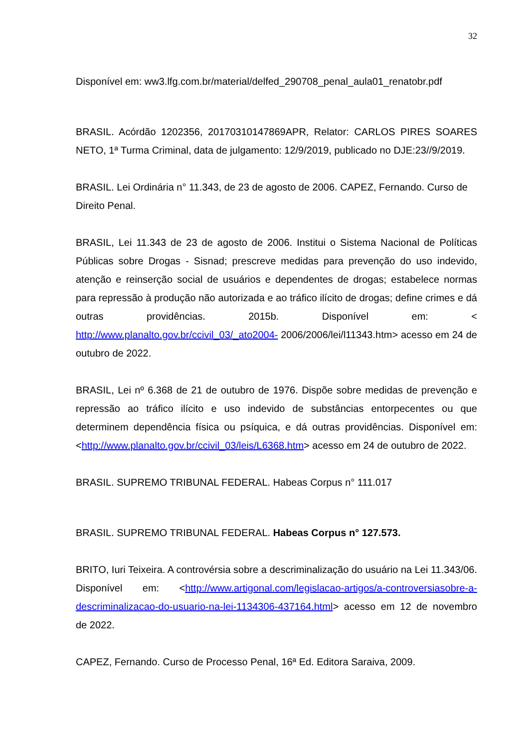32
Disponível em: ww3.lfg.com.br/material/delfed_290708_penal_aula01_renatobr.pdf
BRASIL. Acórdão 1202356, 20170310147869APR, Relator: CARLOS PIRES SOARES NETO, 1ª Turma Criminal, data de julgamento: 12/9/2019, publicado no DJE:23//9/2019.
BRASIL. Lei Ordinária n° 11.343, de 23 de agosto de 2006. CAPEZ, Fernando. Curso de Direito Penal.
BRASIL, Lei 11.343 de 23 de agosto de 2006. Institui o Sistema Nacional de Políticas Públicas sobre Drogas - Sisnad; prescreve medidas para prevenção do uso indevido, atenção e reinserção social de usuários e dependentes de drogas; estabelece normas para repressão à produção não autorizada e ao tráfico ilícito de drogas; define crimes e dá outras providências. 2015b. Disponível em: < http://www.planalto.gov.br/ccivil_03/_ato2004- 2006/2006/lei/l11343.htm> acesso em 24 de outubro de 2022.
BRASIL, Lei nº 6.368 de 21 de outubro de 1976. Dispõe sobre medidas de prevenção e repressão ao tráfico ilícito e uso indevido de substâncias entorpecentes ou que determinem dependência física ou psíquica, e dá outras providências. Disponível em: <http://www.planalto.gov.br/ccivil_03/leis/L6368.htm> acesso em 24 de outubro de 2022.
BRASIL. SUPREMO TRIBUNAL FEDERAL. Habeas Corpus n° 111.017
BRASIL. SUPREMO TRIBUNAL FEDERAL. Habeas Corpus n° 127.573.
BRITO, Iuri Teixeira. A controvérsia sobre a descriminalização do usuário na Lei 11.343/06. Disponível em: <http://www.artigonal.com/legislacao-artigos/a-controversiasobre-a-descriminalizacao-do-usuario-na-lei-1134306-437164.html> acesso em 12 de novembro de 2022.
CAPEZ, Fernando. Curso de Processo Penal, 16ª Ed. Editora Saraiva, 2009.